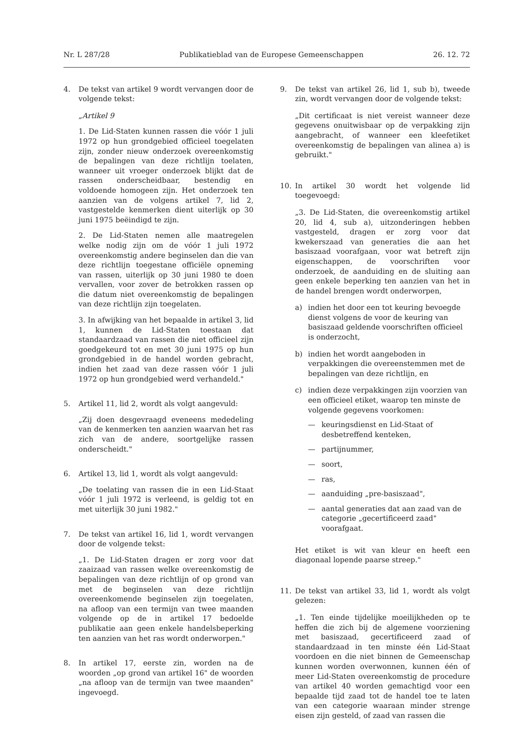Nr. L 287/28 Publikatieblad van de Europese Gemeenschappen 26. 12. 72
4. De tekst van artikel 9 wordt vervangen door de volgende tekst:
„Artikel 9
1. De Lid-Staten kunnen rassen die vóór 1 juli 1972 op hun grondgebied officieel toegelaten zijn, zonder nieuw onderzoek overeenkomstig de bepalingen van deze richtlijn toelaten, wanneer uit vroeger onderzoek blijkt dat de rassen onderscheidbaar, bestendig en voldoende homogeen zijn. Het onderzoek ten aanzien van de volgens artikel 7, lid 2, vastgestelde kenmerken dient uiterlijk op 30 juni 1975 beëindigd te zijn.
2. De Lid-Staten nemen alle maatregelen welke nodig zijn om de vóór 1 juli 1972 overeenkomstig andere beginselen dan die van deze richtlijn toegestane officiële opneming van rassen, uiterlijk op 30 juni 1980 te doen vervallen, voor zover de betrokken rassen op die datum niet overeenkomstig de bepalingen van deze richtlijn zijn toegelaten.
3. In afwijking van het bepaalde in artikel 3, lid 1, kunnen de Lid-Staten toestaan dat standaardzaad van rassen die niet officieel zijn goedgekeurd tot en met 30 juni 1975 op hun grondgebied in de handel worden gebracht, indien het zaad van deze rassen vóór 1 juli 1972 op hun grondgebied werd verhandeld."
5. Artikel 11, lid 2, wordt als volgt aangevuld:
„Zij doen desgevraagd eveneens mededeling van de kenmerken ten aanzien waarvan het ras zich van de andere, soortgelijke rassen onderscheidt."
6. Artikel 13, lid 1, wordt als volgt aangevuld:
„De toelating van rassen die in een Lid-Staat vóór 1 juli 1972 is verleend, is geldig tot en met uiterlijk 30 juni 1982."
7. De tekst van artikel 16, lid 1, wordt vervangen door de volgende tekst:
„1. De Lid-Staten dragen er zorg voor dat zaaizaad van rassen welke overeenkomstig de bepalingen van deze richtlijn of op grond van met de beginselen van deze richtlijn overeenkomende beginselen zijn toegelaten, na afloop van een termijn van twee maanden volgende op de in artikel 17 bedoelde publikatie aan geen enkele handelsbeperking ten aanzien van het ras wordt onderworpen."
8. In artikel 17, eerste zin, worden na de woorden „op grond van artikel 16" de woorden „na afloop van de termijn van twee maanden" ingevoegd.
9. De tekst van artikel 26, lid 1, sub b), tweede zin, wordt vervangen door de volgende tekst:
„Dit certificaat is niet vereist wanneer deze gegevens onuitwisbaar op de verpakking zijn aangebracht, of wanneer een kleefetiket overeenkomstig de bepalingen van alinea a) is gebruikt."
10. In artikel 30 wordt het volgende lid toegevoegd:
„3. De Lid-Staten, die overeenkomstig artikel 20, lid 4, sub a), uitzonderingen hebben vastgesteld, dragen er zorg voor dat kwekerszaad van generaties die aan het basiszaad voorafgaan, voor wat betreft zijn eigenschappen, de voorschriften voor onderzoek, de aanduiding en de sluiting aan geen enkele beperking ten aanzien van het in de handel brengen wordt onderworpen,
a) indien het door een tot keuring bevoegde dienst volgens de voor de keuring van basiszaad geldende voorschriften officieel is onderzocht,
b) indien het wordt aangeboden in verpakkingen die overeenstemmen met de bepalingen van deze richtlijn, en
c) indien deze verpakkingen zijn voorzien van een officieel etiket, waarop ten minste de volgende gegevens voorkomen:
— keuringsdienst en Lid-Staat of desbetreffend kenteken,
— partijnummer,
— soort,
— ras,
— aanduiding „pre-basiszaad",
— aantal generaties dat aan zaad van de categorie „gecertificeerd zaad" voorafgaat.
Het etiket is wit van kleur en heeft een diagonaal lopende paarse streep."
11. De tekst van artikel 33, lid 1, wordt als volgt gelezen:
„1. Ten einde tijdelijke moeilijkheden op te heffen die zich bij de algemene voorziening met basiszaad, gecertificeerd zaad of standaardzaad in ten minste één Lid-Staat voordoen en die niet binnen de Gemeenschap kunnen worden overwonnen, kunnen één of meer Lid-Staten overeenkomstig de procedure van artikel 40 worden gemachtigd voor een bepaalde tijd zaad tot de handel toe te laten van een categorie waaraan minder strenge eisen zijn gesteld, of zaad van rassen die